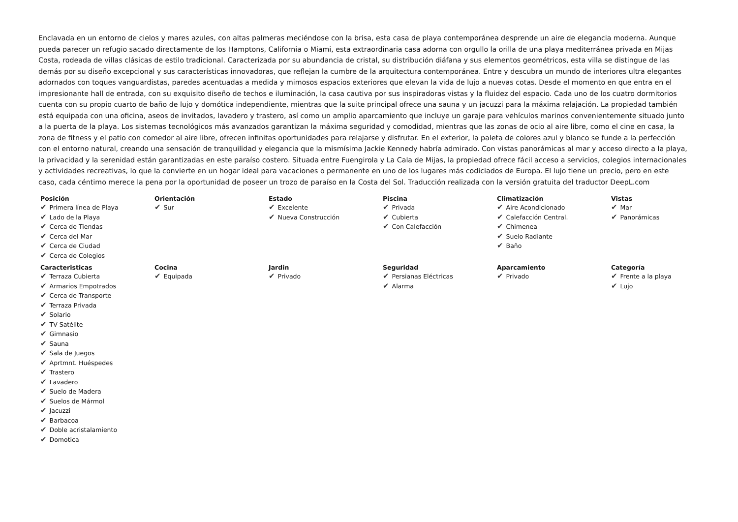Enclavada en un entorno de cielos y mares azules, con altas palmeras meciéndose con la brisa, esta casa de playa contemporánea desprende un aire de elegancia moderna. Aunque pueda parecer un refugio sacado directamente de los Hamptons, California o Miami, esta extraordinaria casa adorna con orgullo la orilla de una playa mediterránea privada en Mijas Costa, rodeada de villas clásicas de estilo tradicional. Caracterizada por su abundancia de cristal, su distribución diáfana y sus elementos geométricos, esta villa se distingue de las demás por su diseño excepcional y sus características innovadoras, que reflejan la cumbre de la arquitectura contemporánea. Entre y descubra un mundo de interiores ultra elegantes adornados con toques vanguardistas, paredes acentuadas a medida y mimosos espacios exteriores que elevan la vida de lujo a nuevas cotas. Desde el momento en que entra en el impresionante hall de entrada, con su exquisito diseño de techos e iluminación, la casa cautiva por sus inspiradoras vistas y la fluidez del espacio. Cada uno de los cuatro dormitorios cuenta con su propio cuarto de baño de lujo y domótica independiente, mientras que la suite principal ofrece una sauna y un jacuzzi para la máxima relajación. La propiedad también está equipada con una oficina, aseos de invitados, lavadero y trastero, así como un amplio aparcamiento que incluye un garaje para vehículos marinos convenientemente situado junto a la puerta de la playa. Los sistemas tecnológicos más avanzados garantizan la máxima seguridad y comodidad, mientras que las zonas de ocio al aire libre, como el cine en casa, la zona de fitness y el patio con comedor al aire libre, ofrecen infinitas oportunidades para relajarse y disfrutar. En el exterior, la paleta de colores azul y blanco se funde a la perfección con el entorno natural, creando una sensación de tranquilidad y elegancia que la mismísima Jackie Kennedy habría admirado. Con vistas panorámicas al mar y acceso directo a la playa, la privacidad y la serenidad están garantizadas en este paraíso costero. Situada entre Fuengirola y La Cala de Mijas, la propiedad ofrece fácil acceso a servicios, colegios internacionales y actividades recreativas, lo que la convierte en un hogar ideal para vacaciones o permanente en uno de los lugares más codiciados de Europa. El lujo tiene un precio, pero en este caso, cada céntimo merece la pena por la oportunidad de poseer un trozo de paraíso en la Costa del Sol. Traducción realizada con la versión gratuita del traductor DeepL.com
| Posición ✔ Primera línea de Playa ✔ Lado de la Playa ✔ Cerca de Tiendas ✔ Cerca del Mar ✔ Cerca de Ciudad ✔ Cerca de Colegios | Orientación ✔ Sur | Estado ✔ Excelente ✔ Nueva Construcción | Piscina ✔ Privada ✔ Cubierta ✔ Con Calefacción | Climatización ✔ Aire Acondicionado ✔ Calefacción Central. ✔ Chimenea ✔ Suelo Radiante ✔ Baño | Vistas ✔ Mar ✔ Panorámicas |
| Caracteristicas ✔ Terraza Cubierta ✔ Armarios Empotrados ✔ Cerca de Transporte ✔ Terraza Privada ✔ Solario ✔ TV Satélite ✔ Gimnasio ✔ Sauna ✔ Sala de Juegos ✔ Aprtmnt. Huéspedes ✔ Trastero ✔ Lavadero ✔ Suelo de Madera ✔ Suelos de Mármol ✔ Jacuzzi ✔ Barbacoa ✔ Doble acristalamiento ✔ Domotica | Cocina ✔ Equipada | Jardin ✔ Privado | Seguridad ✔ Persianas Eléctricas ✔ Alarma | Aparcamiento ✔ Privado | Categoría ✔ Frente a la playa ✔ Lujo |